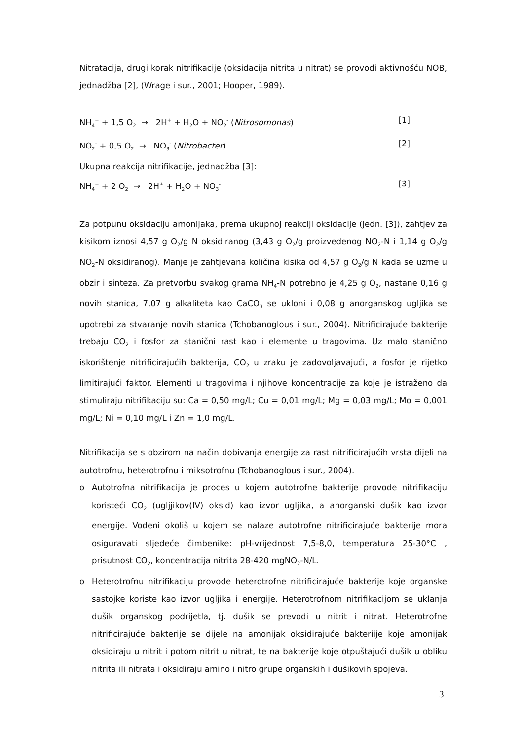Nitratacija, drugi korak nitrifikacije (oksidacija nitrita u nitrat) se provodi aktivnošću NOB, jednadžba [2], (Wrage i sur., 2001; Hooper, 1989).
NH<sub>4</sub><sup>+</sup> + 1,5 O<sub>2</sub> → 2H<sup>+</sup> + H<sub>2</sub>O + NO<sub>2</sub><sup>-</sup> (Nitrosomonas) [1]
NO<sub>2</sub><sup>-</sup> + 0,5 O<sub>2</sub> → NO<sub>3</sub><sup>-</sup> (Nitrobacter) [2]
Ukupna reakcija nitrifikacije, jednadžba [3]:
NH<sub>4</sub><sup>+</sup> + 2 O<sub>2</sub> → 2H<sup>+</sup> + H<sub>2</sub>O + NO<sub>3</sub><sup>-</sup> [3]
Za potpunu oksidaciju amonijaka, prema ukupnoj reakciji oksidacije (jedn. [3]), zahtjev za kisikom iznosi 4,57 g O<sub>2</sub>/g N oksidiranog (3,43 g O<sub>2</sub>/g proizvedenog NO<sub>2</sub>-N i 1,14 g O<sub>2</sub>/g NO<sub>2</sub>-N oksidiranog). Manje je zahtjevana količina kisika od 4,57 g O<sub>2</sub>/g N kada se uzme u obzir i sinteza. Za pretvorbu svakog grama NH<sub>4</sub>-N potrebno je 4,25 g O<sub>2</sub>, nastane 0,16 g novih stanica, 7,07 g alkaliteta kao CaCO<sub>3</sub> se ukloni i 0,08 g anorganskog ugljika se upotrebi za stvaranje novih stanica (Tchobanoglous i sur., 2004). Nitrificirajuće bakterije trebaju CO<sub>2</sub> i fosfor za stanični rast kao i elemente u tragovima. Uz malo stanično iskorištenje nitrificirajućih bakterija, CO<sub>2</sub> u zraku je zadovoljavajući, a fosfor je rijetko limitirajući faktor. Elementi u tragovima i njihove koncentracije za koje je istraženo da stimuliraju nitrifikaciju su: Ca = 0,50 mg/L; Cu = 0,01 mg/L; Mg = 0,03 mg/L; Mo = 0,001 mg/L; Ni = 0,10 mg/L i Zn = 1,0 mg/L.
Nitrifikacija se s obzirom na način dobivanja energije za rast nitrificirajućih vrsta dijeli na autotrofnu, heterotrofnu i miksotrofnu (Tchobanoglous i sur., 2004).
o Autotrofna nitrifikacija je proces u kojem autotrofne bakterije provode nitrifikaciju koristeći CO<sub>2</sub> (ugljjikov(IV) oksid) kao izvor ugljika, a anorganski dušik kao izvor energije. Vodeni okoliš u kojem se nalaze autotrofne nitrificirajuće bakterije mora osiguravati sljedeće čimbenike: pH-vrijednost 7,5-8,0, temperatura 25-30°C , prisutnost CO<sub>2</sub>, koncentracija nitrita 28-420 mgNO<sub>2</sub>-N/L.
o Heterotrofnu nitrifikaciju provode heterotrofne nitrificirajuće bakterije koje organske sastojke koriste kao izvor ugljika i energije. Heterotrofnom nitrifikacijom se uklanja dušik organskog podrijetla, tj. dušik se prevodi u nitrit i nitrat. Heterotrofne nitrificirajuće bakterije se dijele na amonijak oksidirajuće bakteriije koje amonijak oksidiraju u nitrit i potom nitrit u nitrat, te na bakterije koje otpuštajući dušik u obliku nitrita ili nitrata i oksidiraju amino i nitro grupe organskih i dušikovih spojeva.
3